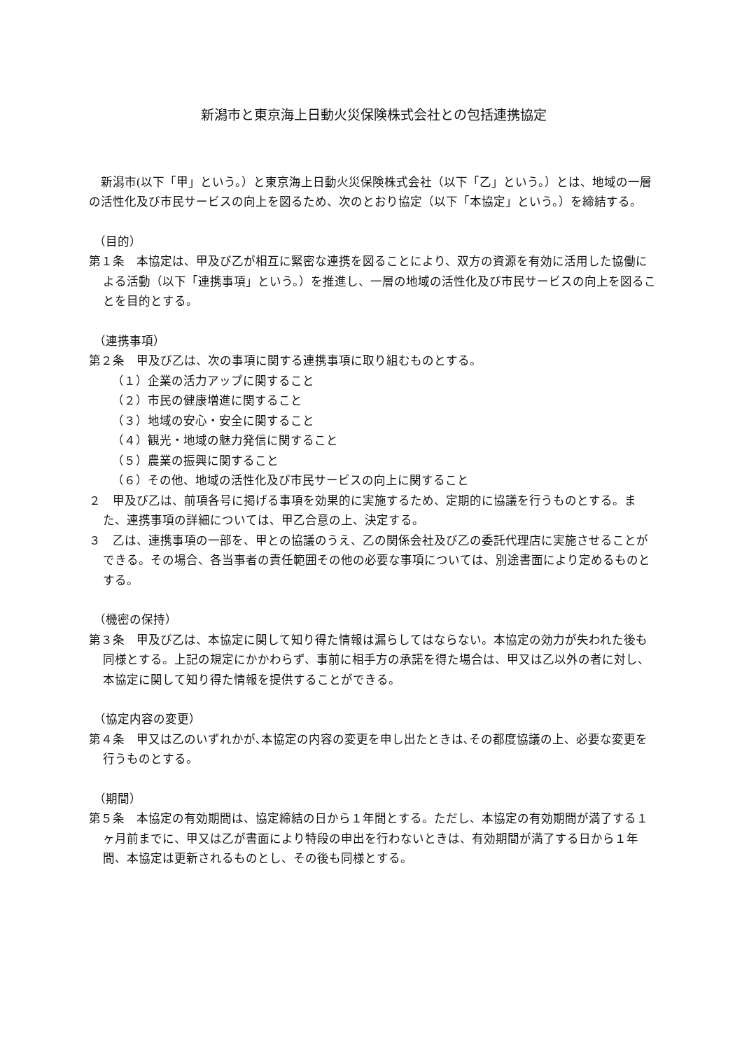新潟市と東京海上日動火災保険株式会社との包括連携協定
新潟市(以下「甲」という。）と東京海上日動火災保険株式会社（以下「乙」という。）とは、地域の一層の活性化及び市民サービスの向上を図るため、次のとおり協定（以下「本協定」という。）を締結する。
（目的）
第１条　本協定は、甲及び乙が相互に緊密な連携を図ることにより、双方の資源を有効に活用した協働による活動（以下「連携事項」という。）を推進し、一層の地域の活性化及び市民サービスの向上を図ることを目的とする。
（連携事項）
第２条　甲及び乙は、次の事項に関する連携事項に取り組むものとする。
（１）企業の活力アップに関すること
（２）市民の健康増進に関すること
（３）地域の安心・安全に関すること
（４）観光・地域の魅力発信に関すること
（５）農業の振興に関すること
（６）その他、地域の活性化及び市民サービスの向上に関すること
２　甲及び乙は、前項各号に掲げる事項を効果的に実施するため、定期的に協議を行うものとする。また、連携事項の詳細については、甲乙合意の上、決定する。
３　乙は、連携事項の一部を、甲との協議のうえ、乙の関係会社及び乙の委託代理店に実施させることができる。その場合、各当事者の責任範囲その他の必要な事項については、別途書面により定めるものとする。
（機密の保持）
第３条　甲及び乙は、本協定に関して知り得た情報は漏らしてはならない。本協定の効力が失われた後も同様とする。上記の規定にかかわらず、事前に相手方の承諾を得た場合は、甲又は乙以外の者に対し、本協定に関して知り得た情報を提供することができる。
（協定内容の変更）
第４条　甲又は乙のいずれかが､本協定の内容の変更を申し出たときは､その都度協議の上、必要な変更を行うものとする。
（期間）
第５条　本協定の有効期間は、協定締結の日から１年間とする。ただし、本協定の有効期間が満了する１ヶ月前までに、甲又は乙が書面により特段の申出を行わないときは、有効期間が満了する日から１年間、本協定は更新されるものとし、その後も同様とする。